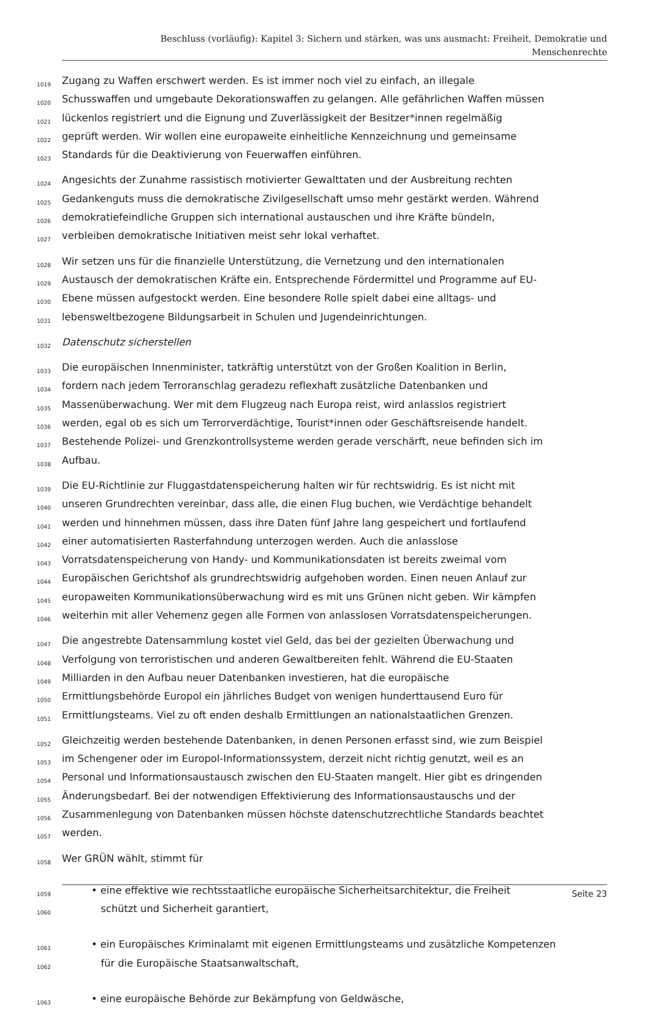Beschluss (vorläufig): Kapitel 3: Sichern und stärken, was uns ausmacht: Freiheit, Demokratie und
Menschenrechte
1019 Zugang zu Waffen erschwert werden. Es ist immer noch viel zu einfach, an illegale
1020 Schusswaffen und umgebaute Dekorationswaffen zu gelangen. Alle gefährlichen Waffen müssen
1021 lückenlos registriert und die Eignung und Zuverlässigkeit der Besitzer*innen regelmäßig
1022 geprüft werden. Wir wollen eine europaweite einheitliche Kennzeichnung und gemeinsame
1023 Standards für die Deaktivierung von Feuerwaffen einführen.
1024 Angesichts der Zunahme rassistisch motivierter Gewalttaten und der Ausbreitung rechten
1025 Gedankenguts muss die demokratische Zivilgesellschaft umso mehr gestärkt werden. Während
1026 demokratiefeindliche Gruppen sich international austauschen und ihre Kräfte bündeln,
1027 verbleiben demokratische Initiativen meist sehr lokal verhaftet.
1028 Wir setzen uns für die finanzielle Unterstützung, die Vernetzung und den internationalen
1029 Austausch der demokratischen Kräfte ein. Entsprechende Fördermittel und Programme auf EU-
1030 Ebene müssen aufgestockt werden. Eine besondere Rolle spielt dabei eine alltags- und
1031 lebensweltbezogene Bildungsarbeit in Schulen und Jugendeinrichtungen.
1032 Datenschutz sicherstellen
1033 Die europäischen Innenminister, tatkräftig unterstützt von der Großen Koalition in Berlin,
1034 fordern nach jedem Terroranschlag geradezu reflexhaft zusätzliche Datenbanken und
1035 Massenüberwachung. Wer mit dem Flugzeug nach Europa reist, wird anlasslos registriert
1036 werden, egal ob es sich um Terrorverdächtige, Tourist*innen oder Geschäftsreisende handelt.
1037 Bestehende Polizei- und Grenzkontrollsysteme werden gerade verschärft, neue befinden sich im
1038 Aufbau.
1039 Die EU-Richtlinie zur Fluggastdatenspeicherung halten wir für rechtswidrig. Es ist nicht mit
1040 unseren Grundrechten vereinbar, dass alle, die einen Flug buchen, wie Verdächtige behandelt
1041 werden und hinnehmen müssen, dass ihre Daten fünf Jahre lang gespeichert und fortlaufend
1042 einer automatisierten Rasterfahndung unterzogen werden. Auch die anlasslose
1043 Vorratsdatenspeicherung von Handy- und Kommunikationsdaten ist bereits zweimal vom
1044 Europäischen Gerichtshof als grundrechtswidrig aufgehoben worden. Einen neuen Anlauf zur
1045 europaweiten Kommunikationsüberwachung wird es mit uns Grünen nicht geben. Wir kämpfen
1046 weiterhin mit aller Vehemenz gegen alle Formen von anlasslosen Vorratsdatenspeicherungen.
1047 Die angestrebte Datensammlung kostet viel Geld, das bei der gezielten Überwachung und
1048 Verfolgung von terroristischen und anderen Gewaltbereiten fehlt. Während die EU-Staaten
1049 Milliarden in den Aufbau neuer Datenbanken investieren, hat die europäische
1050 Ermittlungsbehörde Europol ein jährliches Budget von wenigen hunderttausend Euro für
1051 Ermittlungsteams. Viel zu oft enden deshalb Ermittlungen an nationalstaatlichen Grenzen.
1052 Gleichzeitig werden bestehende Datenbanken, in denen Personen erfasst sind, wie zum Beispiel
1053 im Schengener oder im Europol-Informationssystem, derzeit nicht richtig genutzt, weil es an
1054 Personal und Informationsaustausch zwischen den EU-Staaten mangelt. Hier gibt es dringenden
1055 Änderungsbedarf. Bei der notwendigen Effektivierung des Informationsaustauschs und der
1056 Zusammenlegung von Datenbanken müssen höchste datenschutzrechtliche Standards beachtet
1057 werden.
1058 Wer GRÜN wählt, stimmt für
1059 • eine effektive wie rechtsstaatliche europäische Sicherheitsarchitektur, die Freiheit
1060 schützt und Sicherheit garantiert,
1061 • ein Europäisches Kriminalamt mit eigenen Ermittlungsteams und zusätzliche Kompetenzen
1062 für die Europäische Staatsanwaltschaft,
1063 • eine europäische Behörde zur Bekämpfung von Geldwäsche,
Seite 23